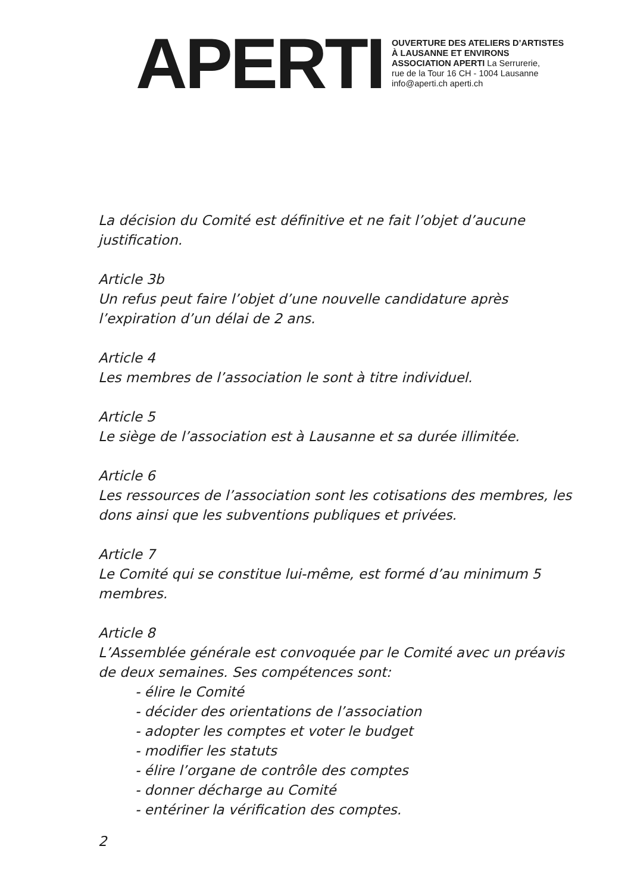APERTI
OUVERTURE DES ATELIERS D’ARTISTES
À LAUSANNE ET ENVIRONS
ASSOCIATION APERTI La Serrurerie,
rue de la Tour 16 CH - 1004 Lausanne
info@aperti.ch aperti.ch
La décision du Comité est définitive et ne fait l’objet d’aucune justification.
Article 3b
Un refus peut faire l’objet d’une nouvelle candidature après l’expiration d’un délai de 2 ans.
Article 4
Les membres de l’association le sont à titre individuel.
Article 5
Le siège de l’association est à Lausanne et sa durée illimitée.
Article 6
Les ressources de l’association sont les cotisations des membres, les dons ainsi que les subventions publiques et privées.
Article 7
Le Comité qui se constitue lui-même, est formé d’au minimum 5 membres.
Article 8
L’Assemblée générale est convoquée par le Comité avec un préavis de deux semaines. Ses compétences sont:
- élire le Comité
- décider des orientations de l’association
- adopter les comptes et voter le budget
- modifier les statuts
- élire l’organe de contrôle des comptes
- donner décharge au Comité
- entériner la vérification des comptes.
2